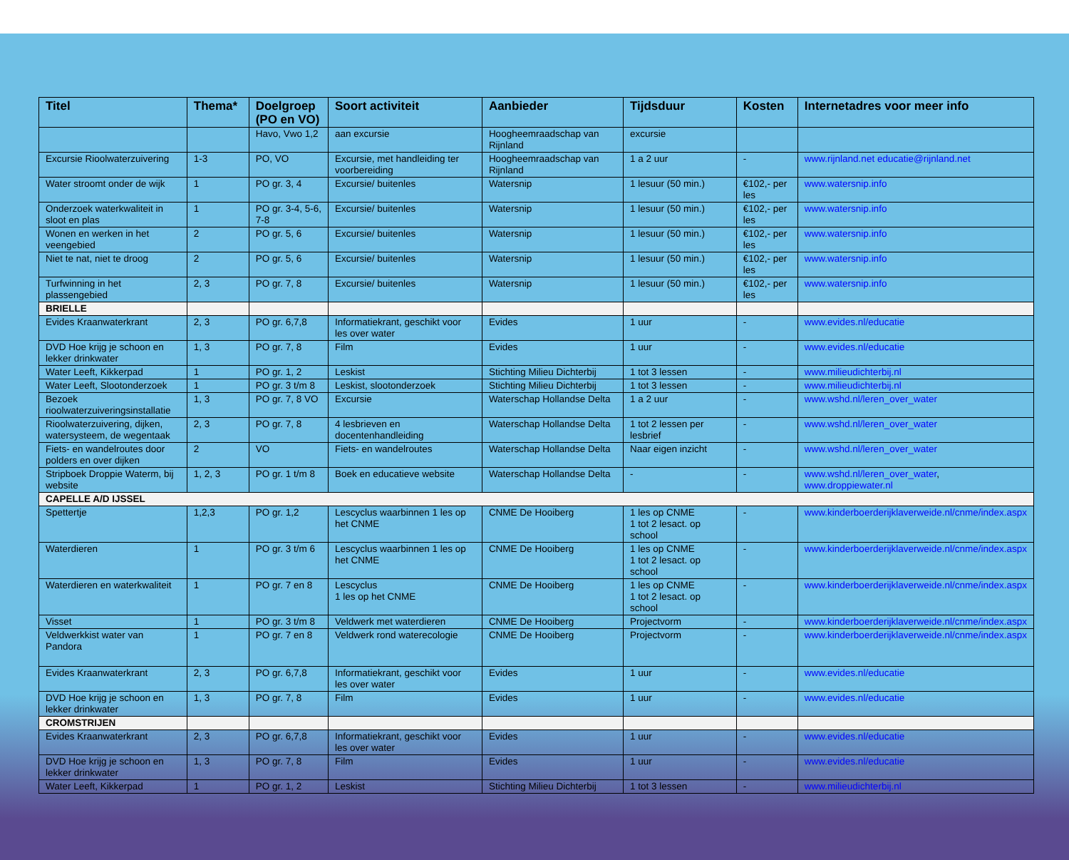| Titel | Thema* | Doelgroep (PO en VO) | Soort activiteit | Aanbieder | Tijdsduur | Kosten | Internetadres voor meer info |
| --- | --- | --- | --- | --- | --- | --- | --- |
| | | Havo, Vwo 1,2 | aan excursie | Hoogheemraadschap van Rijnland | excursie | | |
| Excursie Rioolwaterzuivering | 1-3 | PO, VO | Excursie, met handleiding ter voorbereiding | Hoogheemraadschap van Rijnland | 1 a 2 uur | - | www.rijnland.net educatie@rijnland.net |
| Water stroomt onder de wijk | 1 | PO gr. 3, 4 | Excursie/ buitenles | Watersnip | 1 lesuur (50 min.) | €102,- per les | www.watersnip.info |
| Onderzoek waterkwaliteit in sloot en plas | 1 | PO gr. 3-4, 5-6, 7-8 | Excursie/ buitenles | Watersnip | 1 lesuur (50 min.) | €102,- per les | www.watersnip.info |
| Wonen en werken in het veengebied | 2 | PO gr. 5, 6 | Excursie/ buitenles | Watersnip | 1 lesuur (50 min.) | €102,- per les | www.watersnip.info |
| Niet te nat, niet te droog | 2 | PO gr. 5, 6 | Excursie/ buitenles | Watersnip | 1 lesuur (50 min.) | €102,- per les | www.watersnip.info |
| Turfwinning in het plassengebied | 2, 3 | PO gr. 7, 8 | Excursie/ buitenles | Watersnip | 1 lesuur (50 min.) | €102,- per les | www.watersnip.info |
| BRIELLE | | | | | | | |
| Evides Kraanwaterkrant | 2, 3 | PO gr. 6,7,8 | Informatiekrant, geschikt voor les over water | Evides | 1 uur | - | www.evides.nl/educatie |
| DVD Hoe krijg je schoon en lekker drinkwater | 1, 3 | PO gr. 7, 8 | Film | Evides | 1 uur | - | www.evides.nl/educatie |
| Water Leeft, Kikkerpad | 1 | PO gr. 1, 2 | Leskist | Stichting Milieu Dichterbij | 1 tot 3 lessen | - | www.milieudichterbij.nl |
| Water Leeft, Slootonderzoek | 1 | PO gr. 3 t/m 8 | Leskist, slootonderzoek | Stichting Milieu Dichterbij | 1 tot 3 lessen | - | www.milieudichterbij.nl |
| Bezoek rioolwaterzuiveringsinstallatie | 1, 3 | PO gr. 7, 8 VO | Excursie | Waterschap Hollandse Delta | 1 a 2 uur | - | www.wshd.nl/leren_over_water |
| Rioolwaterzuivering, dijken, watersysteem, de wegentaak | 2, 3 | PO gr. 7, 8 | 4 lesbrieven en docentenhandleiding | Waterschap Hollandse Delta | 1 tot 2 lessen per lesbrief | - | www.wshd.nl/leren_over_water |
| Fiets- en wandelroutes door polders en over dijken | 2 | VO | Fiets- en wandelroutes | Waterschap Hollandse Delta | Naar eigen inzicht | - | www.wshd.nl/leren_over_water |
| Stripboek Droppie Waterm, bij website | 1, 2, 3 | PO gr. 1 t/m 8 | Boek en educatieve website | Waterschap Hollandse Delta | - | - | www.wshd.nl/leren_over_water , www.droppiewater.nl |
| CAPELLE A/D IJSSEL | | | | | | | |
| Spettertje | 1,2,3 | PO gr. 1,2 | Lescyclus waarbinnen 1 les op het CNME | CNME De Hooiberg | 1 les op CNME 1 tot 2 lesact. op school | - | www.kinderboerderijklaverweide.nl/cnme/index.aspx |
| Waterdieren | 1 | PO gr. 3 t/m 6 | Lescyclus waarbinnen 1 les op het CNME | CNME De Hooiberg | 1 les op CNME 1 tot 2 lesact. op school | - | www.kinderboerderijklaverweide.nl/cnme/index.aspx |
| Waterdieren en waterkwaliteit | 1 | PO gr. 7 en 8 | Lescyclus 1 les op het CNME | CNME De Hooiberg | 1 les op CNME 1 tot 2 lesact. op school | - | www.kinderboerderijklaverweide.nl/cnme/index.aspx |
| Visset | 1 | PO gr. 3 t/m 8 | Veldwerk met waterdieren | CNME De Hooiberg | Projectvorm | - | www.kinderboerderijklaverweide.nl/cnme/index.aspx |
| Veldwerkkist water van Pandora | 1 | PO gr. 7 en 8 | Veldwerk rond waterecologie | CNME De Hooiberg | Projectvorm | - | www.kinderboerderijklaverweide.nl/cnme/index.aspx |
| Evides Kraanwaterkrant | 2, 3 | PO gr. 6,7,8 | Informatiekrant, geschikt voor les over water | Evides | 1 uur | - | www.evides.nl/educatie |
| DVD Hoe krijg je schoon en lekker drinkwater | 1, 3 | PO gr. 7, 8 | Film | Evides | 1 uur | - | www.evides.nl/educatie |
| CROMSTRIJEN | | | | | | | |
| Evides Kraanwaterkrant | 2, 3 | PO gr. 6,7,8 | Informatiekrant, geschikt voor les over water | Evides | 1 uur | - | www.evides.nl/educatie |
| DVD Hoe krijg je schoon en lekker drinkwater | 1, 3 | PO gr. 7, 8 | Film | Evides | 1 uur | - | www.evides.nl/educatie |
| Water Leeft, Kikkerpad | 1 | PO gr. 1, 2 | Leskist | Stichting Milieu Dichterbij | 1 tot 3 lessen | - | www.milieudichterbij.nl |